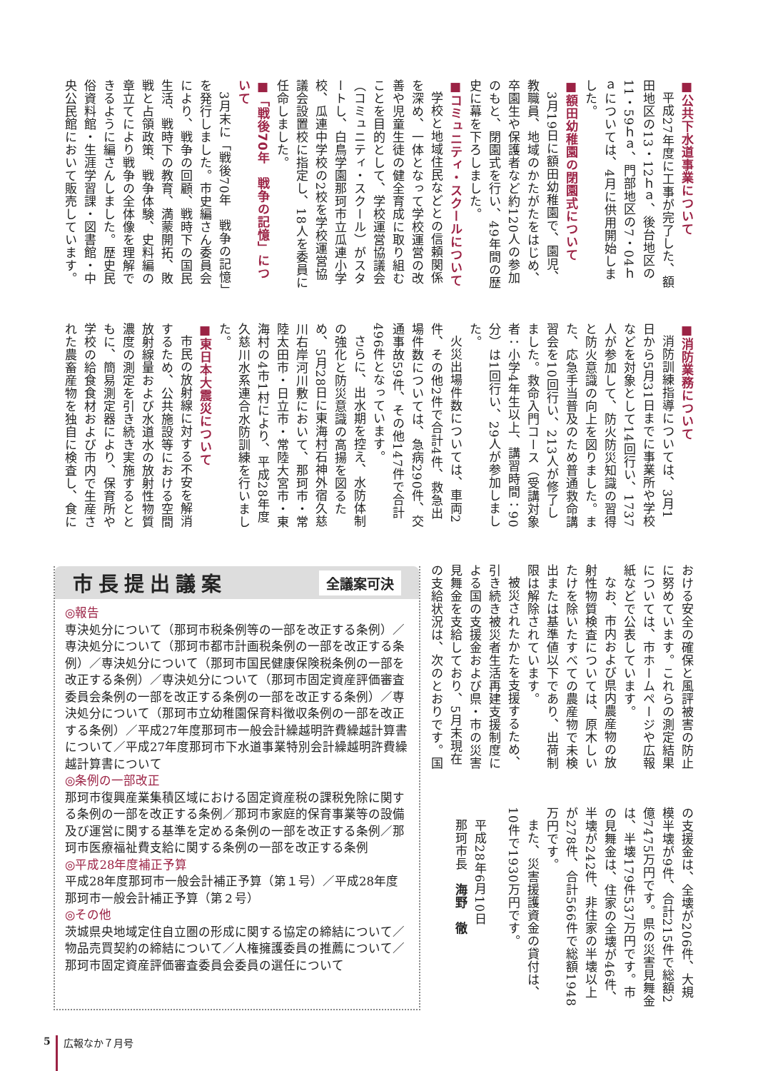■公共下水道事業について
平成27年度に工事が完了した、額田地区の13・12ｈａ、後台地区の11・59ｈａ、門部地区の7・04ｈａについては、4月に供用開始しました。
■額田幼稚園の閉園式について
3月19日に額田幼稚園で、園児、教職員、地域のかたがたをはじめ、卒園生や保護者など約120人の参加のもと、閉園式を行い、49年間の歴史に幕を下ろしました。
■コミュニティ・スクールについて
学校と地域住民などとの信頼関係を深め、一体となって学校運営の改善や児童生徒の健全育成に取り組むことを目的として、学校運営協議会（コミュニティ・スクール）がスタートし、白鳥学園那珂市立瓜連小学校、瓜連中学校の2校を学校運営協議会設置校に指定し、18人を委員に任命しました。
■「戦後70年　戦争の記憶」について
3月末に「戦後70年　戦争の記憶」を発行しました。市史編さん委員会により、戦争の回顧、戦時下の国民生活、戦時下の教育、満蒙開拓、敗戦と占領政策、戦争体験、史料編の章立てにより戦争の全体像を理解できるように編さんしました。歴史民俗資料館・生涯学習課・図書館・中央公民館において販売しています。
■消防業務について
消防訓練指導については、3月1日から5月31日までに事業所や学校などを対象として14回行い、1737人が参加して、防火防災知識の習得と防火意識の向上を図りました。また、応急手当普及のため普通救命講習会を10回行い、213人が修了しました。救命入門コース（受講対象者：小学4年生以上、講習時間：90分）は1回行い、29人が参加しました。
火災出場件数については、車両2件、その他2件で合計4件、救急出場件数については、急病290件、交通事故59件、その他147件で合計496件となっています。
さらに、出水期を控え、水防体制の強化と防災意識の高揚を図るため、5月28日に東海村石神外宿久慈川右岸河川敷において、那珂市・常陸太田市・日立市・常陸大宮市・東海村の4市1村により、平成28年度久慈川水系連合水防訓練を行いました。
■東日本大震災について
市民の放射線に対する不安を解消するため、公共施設等における空間放射線量および水道水の放射性物質濃度の測定を引き続き実施するとともに、簡易測定器により、保育所や学校の給食食材および市内で生産された農畜産物を独自に検査し、食に
おける安全の確保と風評被害の防止に努めています。これらの測定結果については、市ホームページや広報紙などで公表しています。
なお、市内および県内農産物の放射性物質検査については、原木しいたけを除いたすべての農産物で未検出または基準値以下であり、出荷制限は解除されています。
被災されたかたを支援するため、引き続き被災者生活再建支援制度による国の支援金および県・市の災害見舞金を支給しており、5月末現在の支給状況は、次のとおりです。国
の支援金は、全壊が206件、大規模半壊が9件、合計215件で総額2億7475万円です。県の災害見舞金は、半壊179件537万円です。市の見舞金は、住家の全壊が46件、半壊が242件、非住家の半壊以上が278件、合計566件で総額1948万円です。
また、災害援護資金の貸付は、10件で1930万円です。
平成28年6月10日
那珂市長　海野　徹
市長提出議案
全議案可決
◎報告
専決処分について（那珂市税条例等の一部を改正する条例）／専決処分について（那珂市都市計画税条例の一部を改正する条例）／専決処分について（那珂市国民健康保険税条例の一部を改正する条例）／専決処分について（那珂市固定資産評価審査委員会条例の一部を改正する条例の一部を改正する条例）／専決処分について（那珂市立幼稚園保育料徴収条例の一部を改正する条例）／平成27年度那珂市一般会計繰越明許費繰越計算書について／平成27年度那珂市下水道事業特別会計繰越明許費繰越計算書について
◎条例の一部改正
那珂市復興産業集積区域における固定資産税の課税免除に関する条例の一部を改正する条例／那珂市家庭的保育事業等の設備及び運営に関する基準を定める条例の一部を改正する条例／那珂市医療福祉費支給に関する条例の一部を改正する条例
◎平成28年度補正予算
平成28年度那珂市一般会計補正予算（第１号）／平成28年度那珂市一般会計補正予算（第２号）
◎その他
茨城県央地域定住自立圏の形成に関する協定の締結について／物品売買契約の締結について／人権擁護委員の推薦について／那珂市固定資産評価審査委員会委員の選任について
5 広報なか７月号